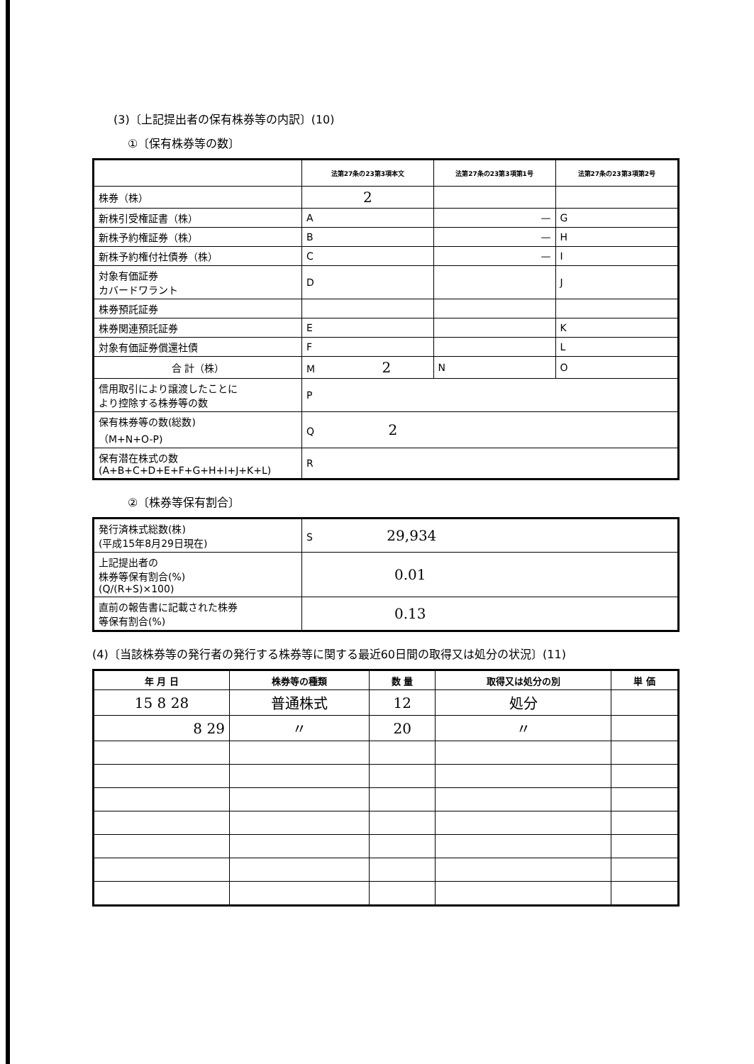(3)〔上記提出者の保有株券等の内訳〕(10)
①〔保有株券等の数〕
| | 法第27条の23第3項本文 | 法第27条の23第3項第1号 | 法第27条の23第3項第2号 |
| --- | --- | --- | --- |
| 株券（株） | 2 | | |
| 新株引受権証書（株） | A | — | G |
| 新株予約権証券（株） | B | — | H |
| 新株予約権付社債券（株） | C | — | I |
| 対象有価証券 カバードワラント | D | | J |
| 株券預託証券 | | | |
| 株券関連預託証券 | E | | K |
| 対象有価証券償還社債 | F | | L |
| 合 計（株） | M 2 | N | O |
| 信用取引により譲渡したことに より控除する株券等の数 | P | | |
| 保有株券等の数(総数) （M+N+O-P) | Q 2 | | |
| 保有潜在株式の数 (A+B+C+D+E+F+G+H+I+J+K+L) | R | | |
②〔株券等保有割合〕
| 発行済株式総数(株) (平成15年8月29日現在) | S 29,934 |
| 上記提出者の 株券等保有割合(%) (Q/(R+S)×100) | 0.01 |
| 直前の報告書に記載された株券 等保有割合(%) | 0.13 |
(4)〔当該株券等の発行者の発行する株券等に関する最近60日間の取得又は処分の状況〕(11)
| 年 月 日 | 株券等の種類 | 数 量 | 取得又は処分の別 | 単 価 |
| --- | --- | --- | --- | --- |
| 15 8 28 | 普通株式 | 12 | 処分 | |
| 8 29 | 〃 | 20 | 〃 | |